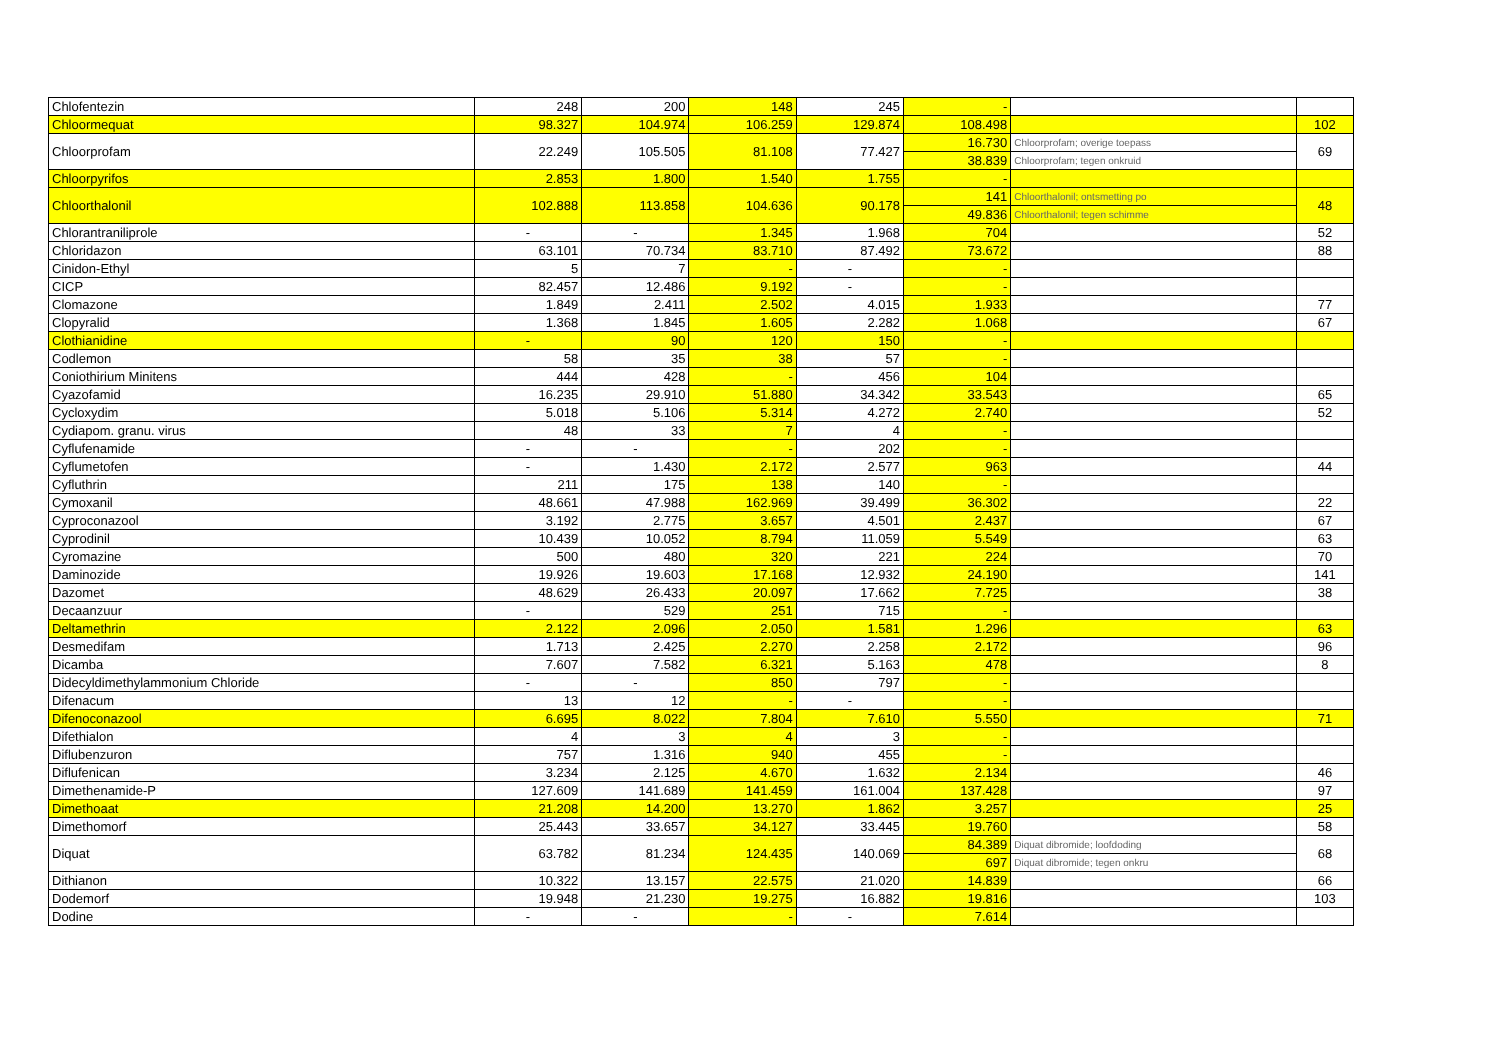| Chlofentezin | 248 | 200 | 148 | 245 | - | | |
| Chloormequat | 98.327 | 104.974 | 106.259 | 129.874 | 108.498 | | 102 |
| Chloorprofam | 22.249 | 105.505 | 81.108 | 77.427 | 16.730 | Chloorprofam; overige toepass | 69 |
| | | | | | 38.839 | Chloorprofam; tegen onkruid | |
| Chloorpyrifos | 2.853 | 1.800 | 1.540 | 1.755 | - | | |
| Chloorthalonil | 102.888 | 113.858 | 104.636 | 90.178 | 141 | Chloorthalonil; ontsmetting po | 48 |
| | | | | | 49.836 | Chloorthalonil; tegen schimme | |
| Chlorantraniliprole | - | - | 1.345 | 1.968 | 704 | | 52 |
| Chloridazon | 63.101 | 70.734 | 83.710 | 87.492 | 73.672 | | 88 |
| Cinidon-Ethyl | 5 | 7 | - | - | - | | |
| CICP | 82.457 | 12.486 | 9.192 | - | - | | |
| Clomazone | 1.849 | 2.411 | 2.502 | 4.015 | 1.933 | | 77 |
| Clopyralid | 1.368 | 1.845 | 1.605 | 2.282 | 1.068 | | 67 |
| Clothianidine | - | 90 | 120 | 150 | - | | |
| Codlemon | 58 | 35 | 38 | 57 | - | | |
| Coniothirium Minitens | 444 | 428 | - | 456 | 104 | | |
| Cyazofamid | 16.235 | 29.910 | 51.880 | 34.342 | 33.543 | | 65 |
| Cycloxydim | 5.018 | 5.106 | 5.314 | 4.272 | 2.740 | | 52 |
| Cydiapom. granu. virus | 48 | 33 | 7 | 4 | - | | |
| Cyflufenamide | - | - | - | 202 | - | | |
| Cyflumetofen | - | 1.430 | 2.172 | 2.577 | 963 | | 44 |
| Cyfluthrin | 211 | 175 | 138 | 140 | - | | |
| Cymoxanil | 48.661 | 47.988 | 162.969 | 39.499 | 36.302 | | 22 |
| Cyproconazool | 3.192 | 2.775 | 3.657 | 4.501 | 2.437 | | 67 |
| Cyprodinil | 10.439 | 10.052 | 8.794 | 11.059 | 5.549 | | 63 |
| Cyromazine | 500 | 480 | 320 | 221 | 224 | | 70 |
| Daminozide | 19.926 | 19.603 | 17.168 | 12.932 | 24.190 | | 141 |
| Dazomet | 48.629 | 26.433 | 20.097 | 17.662 | 7.725 | | 38 |
| Decaanzuur | - | 529 | 251 | 715 | - | | |
| Deltamethrin | 2.122 | 2.096 | 2.050 | 1.581 | 1.296 | | 63 |
| Desmedifam | 1.713 | 2.425 | 2.270 | 2.258 | 2.172 | | 96 |
| Dicamba | 7.607 | 7.582 | 6.321 | 5.163 | 478 | | 8 |
| Didecyldimethylammonium Chloride | - | - | 850 | 797 | - | | |
| Difenacum | 13 | 12 | - | - | - | | |
| Difenoconazool | 6.695 | 8.022 | 7.804 | 7.610 | 5.550 | | 71 |
| Difethialon | 4 | 3 | 4 | 3 | - | | |
| Diflubenzuron | 757 | 1.316 | 940 | 455 | - | | |
| Diflufenican | 3.234 | 2.125 | 4.670 | 1.632 | 2.134 | | 46 |
| Dimethenamide-P | 127.609 | 141.689 | 141.459 | 161.004 | 137.428 | | 97 |
| Dimethoaat | 21.208 | 14.200 | 13.270 | 1.862 | 3.257 | | 25 |
| Dimethomorf | 25.443 | 33.657 | 34.127 | 33.445 | 19.760 | | 58 |
| Diquat | 63.782 | 81.234 | 124.435 | 140.069 | 84.389 | Diquat dibromide; loofdoding | 68 |
| | | | | | 697 | Diquat dibromide; tegen onkru | |
| Dithianon | 10.322 | 13.157 | 22.575 | 21.020 | 14.839 | | 66 |
| Dodemorf | 19.948 | 21.230 | 19.275 | 16.882 | 19.816 | | 103 |
| Dodine | - | - | - | - | 7.614 | | |